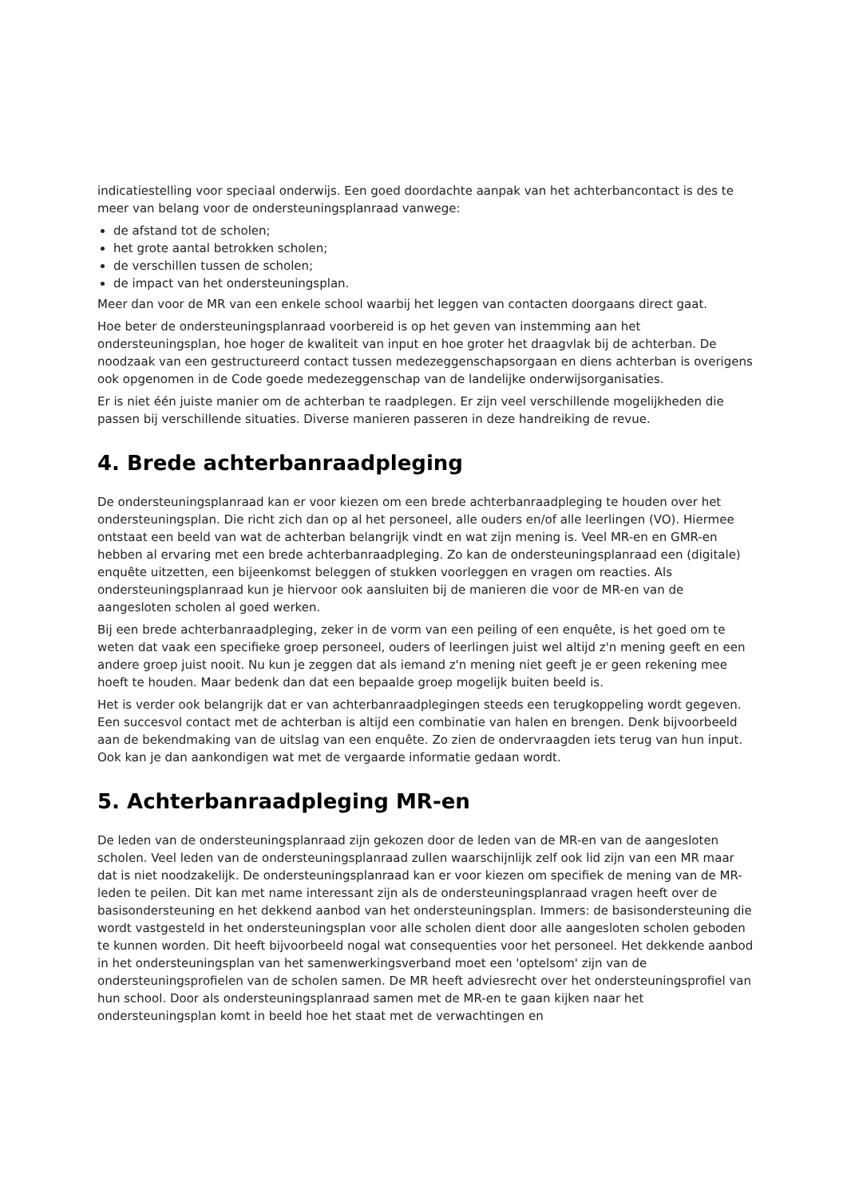indicatiestelling voor speciaal onderwijs. Een goed doordachte aanpak van het achterbancontact is des te meer van belang voor de ondersteuningsplanraad vanwege:
de afstand tot de scholen;
het grote aantal betrokken scholen;
de verschillen tussen de scholen;
de impact van het ondersteuningsplan.
Meer dan voor de MR van een enkele school waarbij het leggen van contacten doorgaans direct gaat.
Hoe beter de ondersteuningsplanraad voorbereid is op het geven van instemming aan het ondersteuningsplan, hoe hoger de kwaliteit van input en hoe groter het draagvlak bij de achterban. De noodzaak van een gestructureerd contact tussen medezeggenschapsorgaan en diens achterban is overigens ook opgenomen in de Code goede medezeggenschap van de landelijke onderwijsorganisaties.
Er is niet één juiste manier om de achterban te raadplegen. Er zijn veel verschillende mogelijkheden die passen bij verschillende situaties. Diverse manieren passeren in deze handreiking de revue.
4. Brede achterbanraadpleging
De ondersteuningsplanraad kan er voor kiezen om een brede achterbanraadpleging te houden over het ondersteuningsplan. Die richt zich dan op al het personeel, alle ouders en/of alle leerlingen (VO). Hiermee ontstaat een beeld van wat de achterban belangrijk vindt en wat zijn mening is. Veel MR-en en GMR-en hebben al ervaring met een brede achterbanraadpleging. Zo kan de ondersteuningsplanraad een (digitale) enquête uitzetten, een bijeenkomst beleggen of stukken voorleggen en vragen om reacties. Als ondersteuningsplanraad kun je hiervoor ook aansluiten bij de manieren die voor de MR-en van de aangesloten scholen al goed werken.
Bij een brede achterbanraadpleging, zeker in de vorm van een peiling of een enquête, is het goed om te weten dat vaak een specifieke groep personeel, ouders of leerlingen juist wel altijd z'n mening geeft en een andere groep juist nooit. Nu kun je zeggen dat als iemand z'n mening niet geeft je er geen rekening mee hoeft te houden. Maar bedenk dan dat een bepaalde groep mogelijk buiten beeld is.
Het is verder ook belangrijk dat er van achterbanraadplegingen steeds een terugkoppeling wordt gegeven. Een succesvol contact met de achterban is altijd een combinatie van halen en brengen. Denk bijvoorbeeld aan de bekendmaking van de uitslag van een enquête. Zo zien de ondervraagden iets terug van hun input. Ook kan je dan aankondigen wat met de vergaarde informatie gedaan wordt.
5. Achterbanraadpleging MR-en
De leden van de ondersteuningsplanraad zijn gekozen door de leden van de MR-en van de aangesloten scholen. Veel leden van de ondersteuningsplanraad zullen waarschijnlijk zelf ook lid zijn van een MR maar dat is niet noodzakelijk. De ondersteuningsplanraad kan er voor kiezen om specifiek de mening van de MR-leden te peilen. Dit kan met name interessant zijn als de ondersteuningsplanraad vragen heeft over de basisondersteuning en het dekkend aanbod van het ondersteuningsplan. Immers: de basisondersteuning die wordt vastgesteld in het ondersteuningsplan voor alle scholen dient door alle aangesloten scholen geboden te kunnen worden. Dit heeft bijvoorbeeld nogal wat consequenties voor het personeel. Het dekkende aanbod in het ondersteuningsplan van het samenwerkingsverband moet een 'optelsom' zijn van de ondersteuningsprofielen van de scholen samen. De MR heeft adviesrecht over het ondersteuningsprofiel van hun school. Door als ondersteuningsplanraad samen met de MR-en te gaan kijken naar het ondersteuningsplan komt in beeld hoe het staat met de verwachtingen en